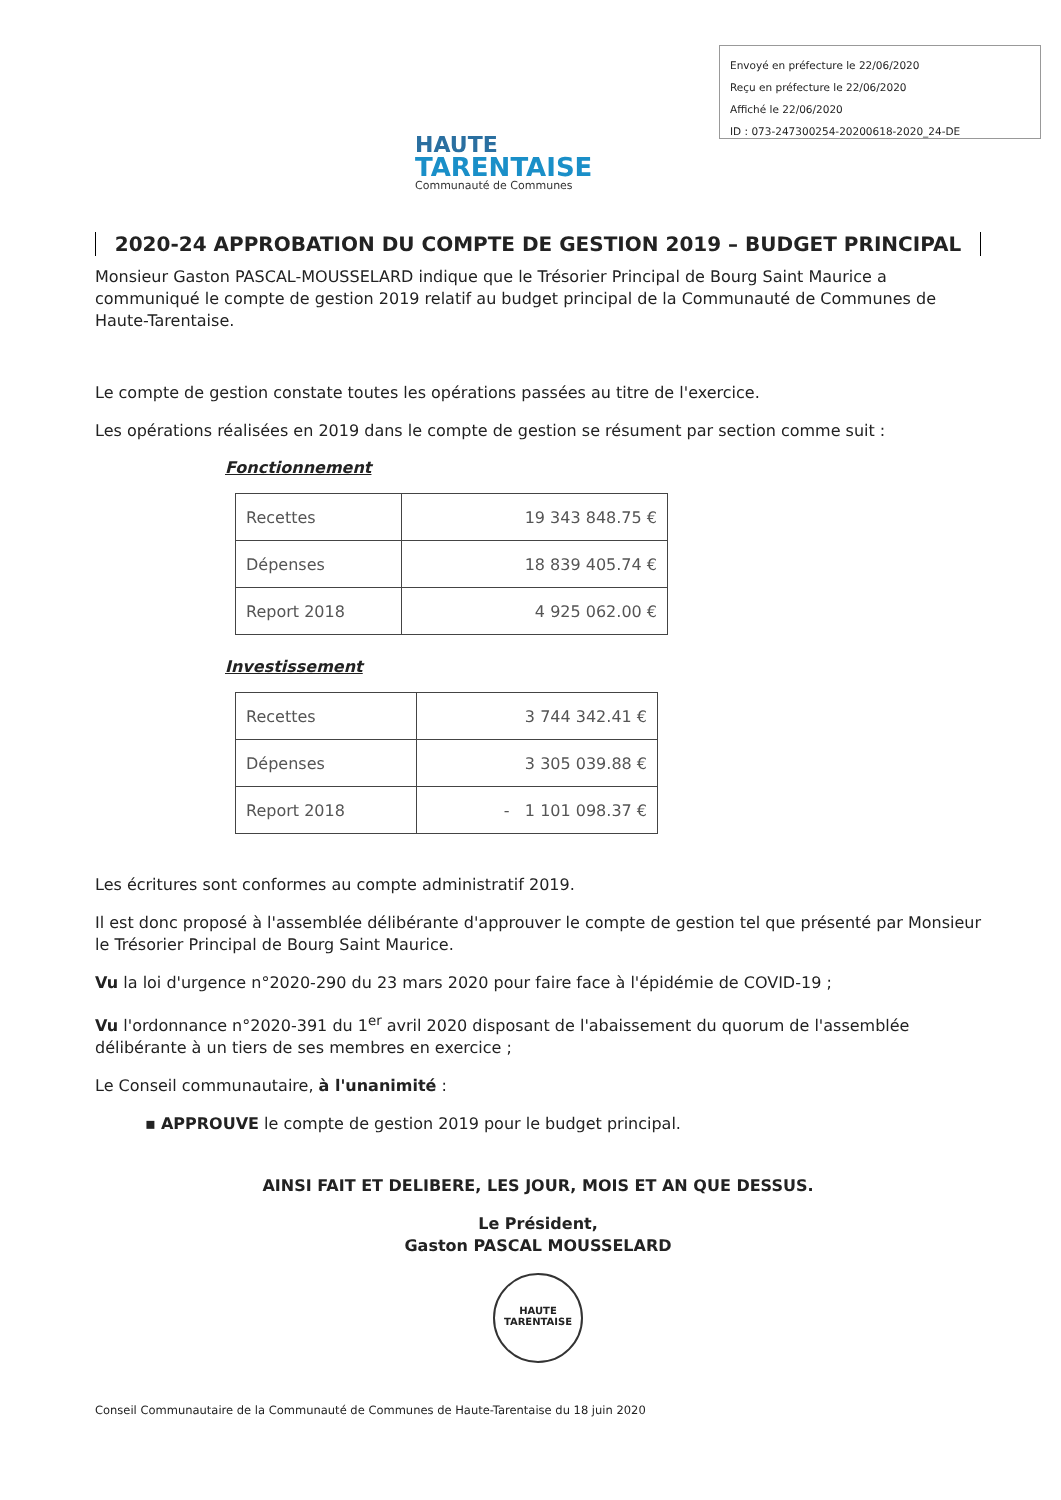HAUTE
TARENTAISE
Communauté de Communes
Envoyé en préfecture le 22/06/2020
Reçu en préfecture le 22/06/2020
Affiché le 22/06/2020
ID : 073-247300254-20200618-2020_24-DE
2020-24 APPROBATION DU COMPTE DE GESTION 2019 – BUDGET PRINCIPAL
Monsieur Gaston PASCAL-MOUSSELARD indique que le Trésorier Principal de Bourg Saint Maurice a communiqué le compte de gestion 2019 relatif au budget principal de la Communauté de Communes de Haute-Tarentaise.
Le compte de gestion constate toutes les opérations passées au titre de l'exercice.
Les opérations réalisées en 2019 dans le compte de gestion se résument par section comme suit :
Fonctionnement
| Recettes | 19 343 848.75 € |
| Dépenses | 18 839 405.74 € |
| Report 2018 | 4 925 062.00 € |
Investissement
| Recettes | 3 744 342.41 € |
| Dépenses | 3 305 039.88 € |
| Report 2018 | - 1 101 098.37 € |
Les écritures sont conformes au compte administratif 2019.
Il est donc proposé à l'assemblée délibérante d'approuver le compte de gestion tel que présenté par Monsieur le Trésorier Principal de Bourg Saint Maurice.
Vu la loi d'urgence n°2020-290 du 23 mars 2020 pour faire face à l'épidémie de COVID-19 ;
Vu l'ordonnance n°2020-391 du 1<sup>er</sup> avril 2020 disposant de l'abaissement du quorum de l'assemblée délibérante à un tiers de ses membres en exercice ;
Le Conseil communautaire, à l'unanimité :
▪ APPROUVE le compte de gestion 2019 pour le budget principal.
AINSI FAIT ET DELIBERE, LES JOUR, MOIS ET AN QUE DESSUS.
Le Président,
Gaston PASCAL MOUSSELARD
HAUTE
TARENTAISE
Conseil Communautaire de la Communauté de Communes de Haute-Tarentaise du 18 juin 2020